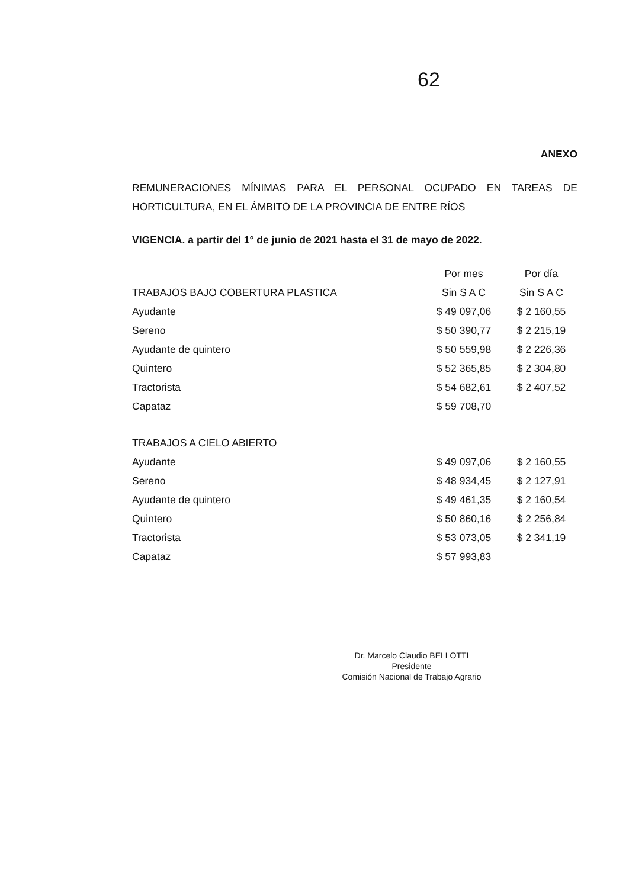62
ANEXO
REMUNERACIONES MÍNIMAS PARA EL PERSONAL OCUPADO EN TAREAS DE HORTICULTURA, EN EL ÁMBITO DE LA PROVINCIA DE ENTRE RÍOS
VIGENCIA. a partir del 1° de junio de 2021 hasta el 31 de mayo de 2022.
| | Por mes | Por día |
| --- | --- | --- |
| TRABAJOS BAJO COBERTURA PLASTICA | Sin S A C | Sin S A C |
| Ayudante | $ 49 097,06 | $ 2 160,55 |
| Sereno | $ 50 390,77 | $ 2 215,19 |
| Ayudante de quintero | $ 50 559,98 | $ 2 226,36 |
| Quintero | $ 52 365,85 | $ 2 304,80 |
| Tractorista | $ 54 682,61 | $ 2 407,52 |
| Capataz | $ 59 708,70 | |
| TRABAJOS A CIELO ABIERTO | | |
| Ayudante | $ 49 097,06 | $ 2 160,55 |
| Sereno | $ 48 934,45 | $ 2 127,91 |
| Ayudante de quintero | $ 49 461,35 | $ 2 160,54 |
| Quintero | $ 50 860,16 | $ 2 256,84 |
| Tractorista | $ 53 073,05 | $ 2 341,19 |
| Capataz | $ 57 993,83 | |
Dr. Marcelo Claudio BELLOTTI
Presidente
Comisión Nacional de Trabajo Agrario